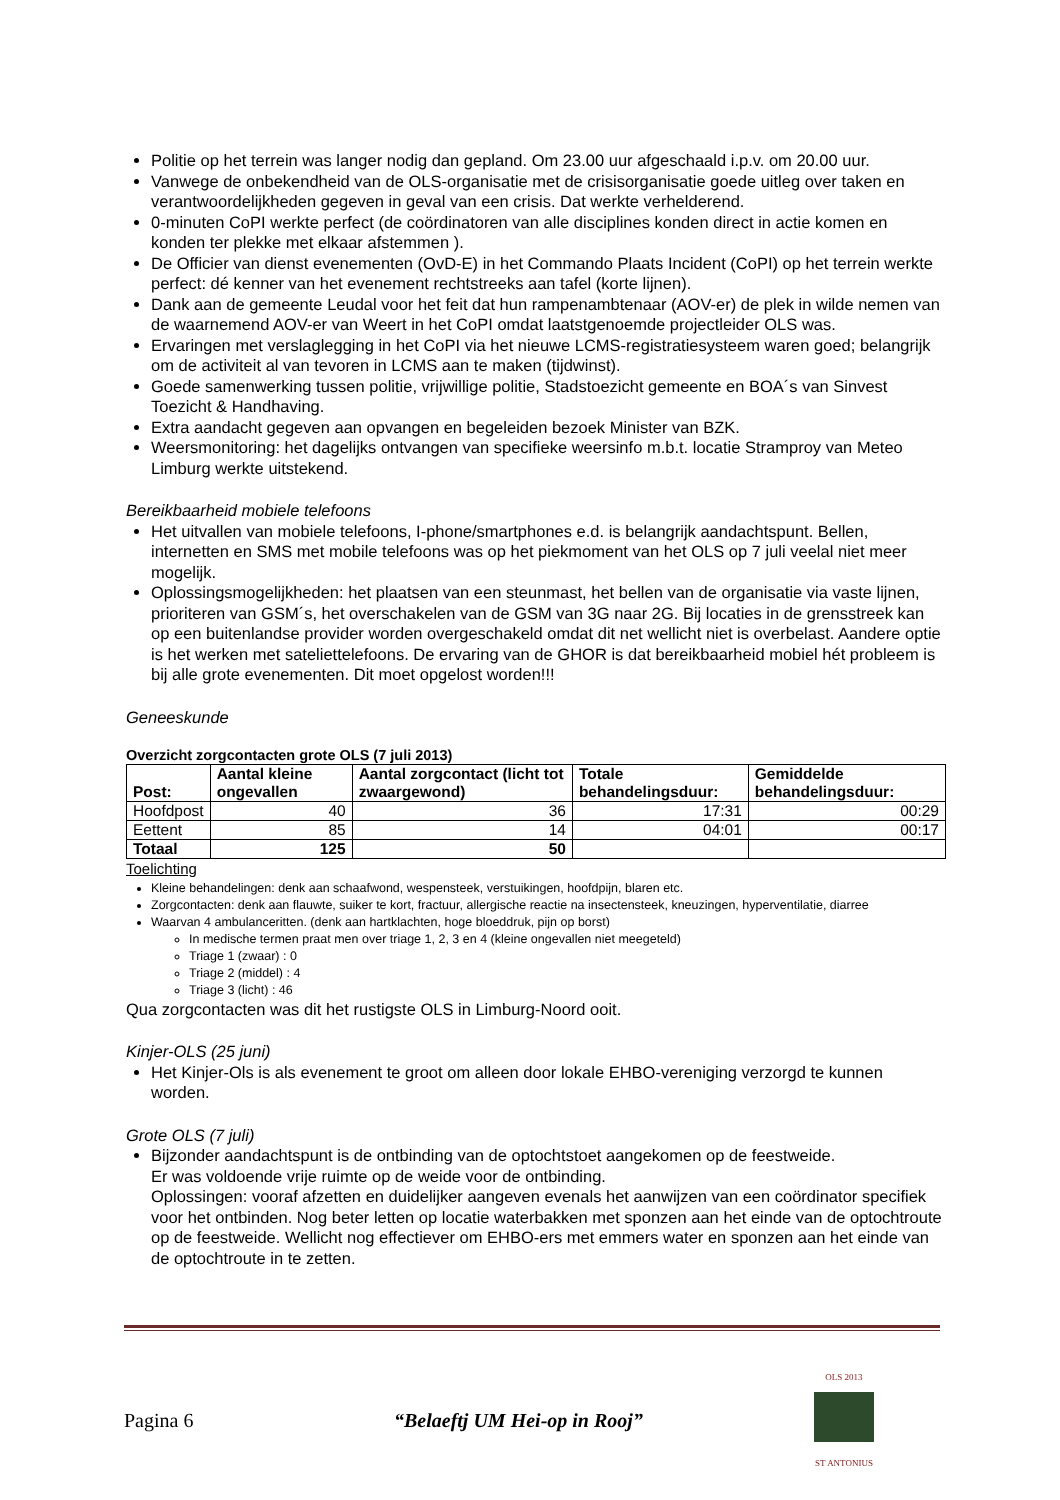Politie op het terrein was langer nodig dan gepland. Om 23.00 uur afgeschaald i.p.v. om 20.00 uur.
Vanwege de onbekendheid van de OLS-organisatie met de crisisorganisatie goede uitleg over taken en verantwoordelijkheden gegeven in geval van een crisis. Dat werkte verhelderend.
0-minuten CoPI werkte perfect (de coördinatoren van alle disciplines konden direct in actie komen en konden ter plekke met elkaar afstemmen ).
De Officier van dienst evenementen (OvD-E) in het Commando Plaats Incident (CoPI) op het terrein werkte perfect: dé kenner van het evenement rechtstreeks aan tafel (korte lijnen).
Dank aan de gemeente Leudal voor het feit dat hun rampenambtenaar (AOV-er) de plek in wilde nemen van de waarnemend AOV-er van Weert in het CoPI omdat laatstgenoemde projectleider OLS was.
Ervaringen met verslaglegging in het CoPI via het nieuwe LCMS-registratiesysteem waren goed; belangrijk om de activiteit al van tevoren in LCMS aan te maken (tijdwinst).
Goede samenwerking tussen politie, vrijwillige politie, Stadstoezicht gemeente en BOA´s van Sinvest Toezicht & Handhaving.
Extra aandacht gegeven aan opvangen en begeleiden bezoek Minister van BZK.
Weersmonitoring: het dagelijks ontvangen van specifieke weersinfo m.b.t. locatie Stramproy van Meteo Limburg werkte uitstekend.
Bereikbaarheid mobiele telefoons
Het uitvallen van mobiele telefoons, I-phone/smartphones e.d. is belangrijk aandachtspunt. Bellen, internetten en SMS met mobile telefoons was op het piekmoment van het OLS op 7 juli veelal niet meer mogelijk.
Oplossingsmogelijkheden: het plaatsen van een steunmast, het bellen van de organisatie via vaste lijnen, prioriteren van GSM´s, het overschakelen van de GSM van 3G naar 2G. Bij locaties in de grensstreek kan op een buitenlandse provider worden overgeschakeld omdat dit net wellicht niet is overbelast. Aandere optie is het werken met sateliettelefoons. De ervaring van de GHOR is dat bereikbaarheid mobiel hét probleem is bij alle grote evenementen. Dit moet opgelost worden!!!
Geneeskunde
Overzicht zorgcontacten grote OLS (7 juli 2013)
| Post: | Aantal kleine ongevallen | Aantal zorgcontact (licht tot zwaargewond) | Totale behandelingsduur: | Gemiddelde behandelingsduur: |
| --- | --- | --- | --- | --- |
| Hoofdpost | 40 | 36 | 17:31 | 00:29 |
| Eettent | 85 | 14 | 04:01 | 00:17 |
| Totaal | 125 | 50 | | |
Toelichting
Kleine behandelingen: denk aan schaafwond, wespensteek, verstuikingen, hoofdpijn, blaren etc.
Zorgcontacten: denk aan flauwte, suiker te kort, fractuur, allergische reactie na insectensteek, kneuzingen, hyperventilatie, diarree
Waarvan 4 ambulanceritten. (denk aan hartklachten, hoge bloeddruk, pijn op borst)
In medische termen praat men over triage 1, 2, 3 en 4 (kleine ongevallen niet meegeteld)
Triage 1 (zwaar) : 0
Triage 2 (middel) : 4
Triage 3 (licht) : 46
Qua zorgcontacten was dit het rustigste OLS in Limburg-Noord ooit.
Kinjer-OLS (25 juni)
Het Kinjer-Ols is als evenement te groot om alleen door lokale EHBO-vereniging verzorgd te kunnen worden.
Grote OLS (7 juli)
Bijzonder aandachtspunt is de ontbinding van de optochtstoet aangekomen op de feestweide.
Er was voldoende vrije ruimte op de weide voor de ontbinding.
Oplossingen: vooraf afzetten en duidelijker aangeven evenals het aanwijzen van een coördinator specifiek voor het ontbinden. Nog beter letten op locatie waterbakken met sponzen aan het einde van de optochtroute op de feestweide. Wellicht nog effectiever om EHBO-ers met emmers water en sponzen aan het einde van de optochtroute in te zetten.
Pagina 6 “Belaeftj UM Hei-op in Rooj” OLS 2013
ST ANTONIUS